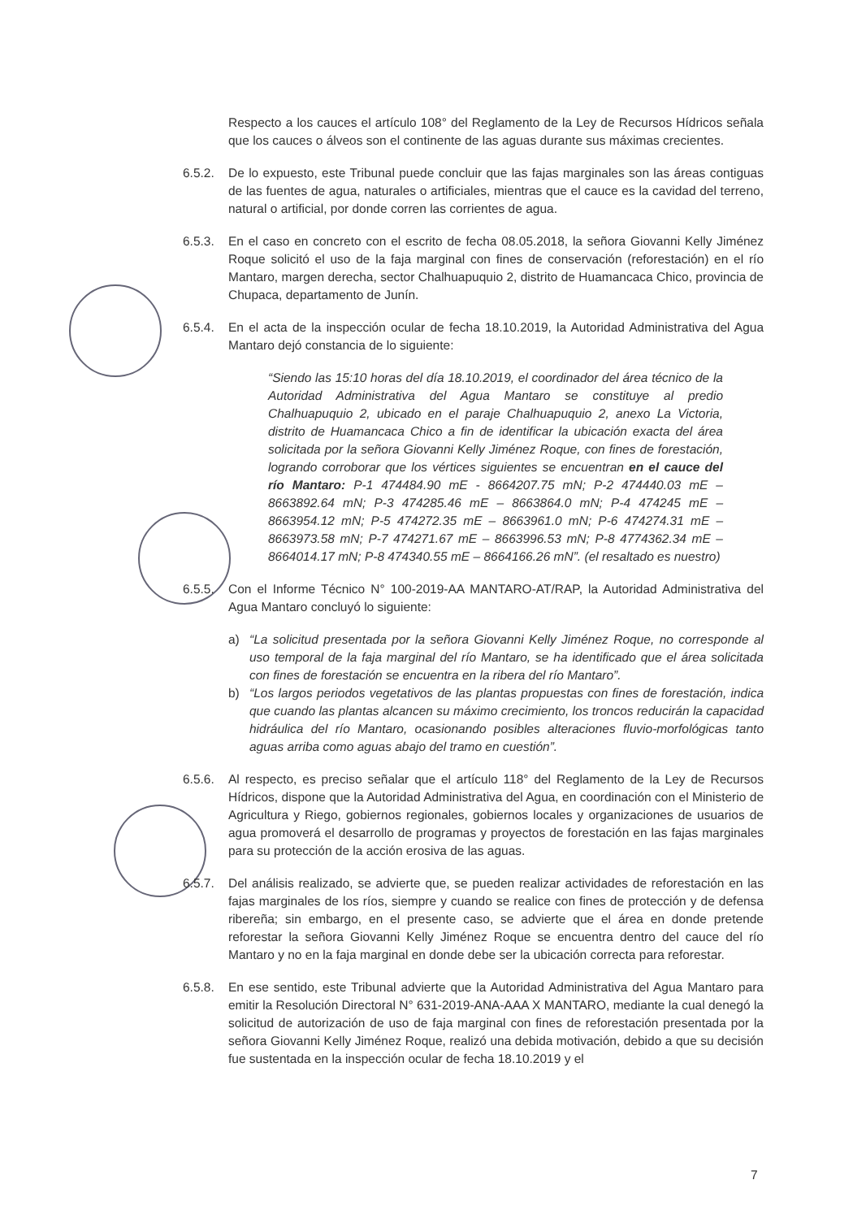Respecto a los cauces el artículo 108° del Reglamento de la Ley de Recursos Hídricos señala que los cauces o álveos son el continente de las aguas durante sus máximas crecientes.
6.5.2. De lo expuesto, este Tribunal puede concluir que las fajas marginales son las áreas contiguas de las fuentes de agua, naturales o artificiales, mientras que el cauce es la cavidad del terreno, natural o artificial, por donde corren las corrientes de agua.
6.5.3. En el caso en concreto con el escrito de fecha 08.05.2018, la señora Giovanni Kelly Jiménez Roque solicitó el uso de la faja marginal con fines de conservación (reforestación) en el río Mantaro, margen derecha, sector Chalhuapuquio 2, distrito de Huamancaca Chico, provincia de Chupaca, departamento de Junín.
6.5.4. En el acta de la inspección ocular de fecha 18.10.2019, la Autoridad Administrativa del Agua Mantaro dejó constancia de lo siguiente:
“Siendo las 15:10 horas del día 18.10.2019, el coordinador del área técnico de la Autoridad Administrativa del Agua Mantaro se constituye al predio Chalhuapuquio 2, ubicado en el paraje Chalhuapuquio 2, anexo La Victoria, distrito de Huamancaca Chico a fin de identificar la ubicación exacta del área solicitada por la señora Giovanni Kelly Jiménez Roque, con fines de forestación, logrando corroborar que los vértices siguientes se encuentran en el cauce del río Mantaro: P-1 474484.90 mE - 8664207.75 mN; P-2 474440.03 mE – 8663892.64 mN; P-3 474285.46 mE – 8663864.0 mN; P-4 474245 mE – 8663954.12 mN; P-5 474272.35 mE – 8663961.0 mN; P-6 474274.31 mE – 8663973.58 mN; P-7 474271.67 mE – 8663996.53 mN; P-8 4774362.34 mE – 8664014.17 mN; P-8 474340.55 mE – 8664166.26 mN”. (el resaltado es nuestro)
6.5.5. Con el Informe Técnico N° 100-2019-AA MANTARO-AT/RAP, la Autoridad Administrativa del Agua Mantaro concluyó lo siguiente:
a) “La solicitud presentada por la señora Giovanni Kelly Jiménez Roque, no corresponde al uso temporal de la faja marginal del río Mantaro, se ha identificado que el área solicitada con fines de forestación se encuentra en la ribera del río Mantaro”.
b) “Los largos periodos vegetativos de las plantas propuestas con fines de forestación, indica que cuando las plantas alcancen su máximo crecimiento, los troncos reducirán la capacidad hidráulica del río Mantaro, ocasionando posibles alteraciones fluvio-morfológicas tanto aguas arriba como aguas abajo del tramo en cuestión”.
6.5.6. Al respecto, es preciso señalar que el artículo 118° del Reglamento de la Ley de Recursos Hídricos, dispone que la Autoridad Administrativa del Agua, en coordinación con el Ministerio de Agricultura y Riego, gobiernos regionales, gobiernos locales y organizaciones de usuarios de agua promoverá el desarrollo de programas y proyectos de forestación en las fajas marginales para su protección de la acción erosiva de las aguas.
6.5.7. Del análisis realizado, se advierte que, se pueden realizar actividades de reforestación en las fajas marginales de los ríos, siempre y cuando se realice con fines de protección y de defensa ribereña; sin embargo, en el presente caso, se advierte que el área en donde pretende reforestar la señora Giovanni Kelly Jiménez Roque se encuentra dentro del cauce del río Mantaro y no en la faja marginal en donde debe ser la ubicación correcta para reforestar.
6.5.8. En ese sentido, este Tribunal advierte que la Autoridad Administrativa del Agua Mantaro para emitir la Resolución Directoral N° 631-2019-ANA-AAA X MANTARO, mediante la cual denegó la solicitud de autorización de uso de faja marginal con fines de reforestación presentada por la señora Giovanni Kelly Jiménez Roque, realizó una debida motivación, debido a que su decisión fue sustentada en la inspección ocular de fecha 18.10.2019 y el
7